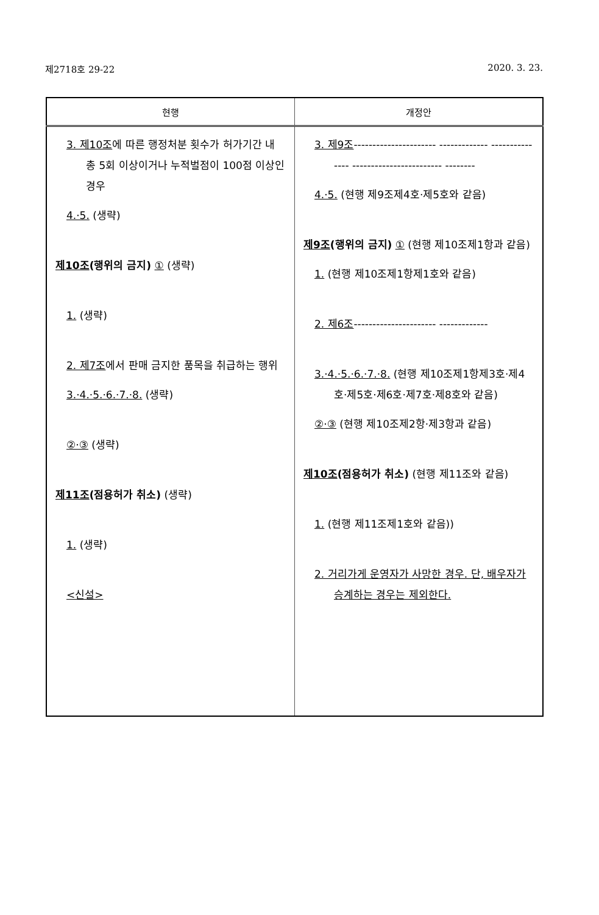제2718호 29-22 2020. 3. 23.
| 현행 | 개정안 |
| --- | --- |
| 3. 제10조 에 따른 행정처분 횟수가 허가기간 내 총 5회 이상이거나 누적벌점이 100점 이상인 경우 4.·5. (생략) 제10조 (행위의 금지) ① (생략) 1. (생략) 2. 제7조 에서 판매 금지한 품목을 취급하는 행위 3.·4.·5.·6.·7.·8. (생략) ②·③ (생략) 제11조 (점용허가 취소) (생략) 1. (생략) <신설> | 3. 제9조 ---------------------- ------------- --------------- ------------------------ -------- 4.·5. (현행 제9조제4호·제5호와 같음) 제9조 (행위의 금지) ① (현행 제10조제1항과 같음) 1. (현행 제10조제1항제1호와 같음) 2. 제6조 ---------------------- ------------- 3.·4.·5.·6.·7.·8. (현행 제10조제1항제3호·제4호·제5호·제6호·제7호·제8호와 같음) ②·③ (현행 제10조제2항·제3항과 같음) 제10조 (점용허가 취소) (현행 제11조와 같음) 1. (현행 제11조제1호와 같음)) 2. 거리가게 운영자가 사망한 경우. 단, 배우자가 승계하는 경우는 제외한다. |